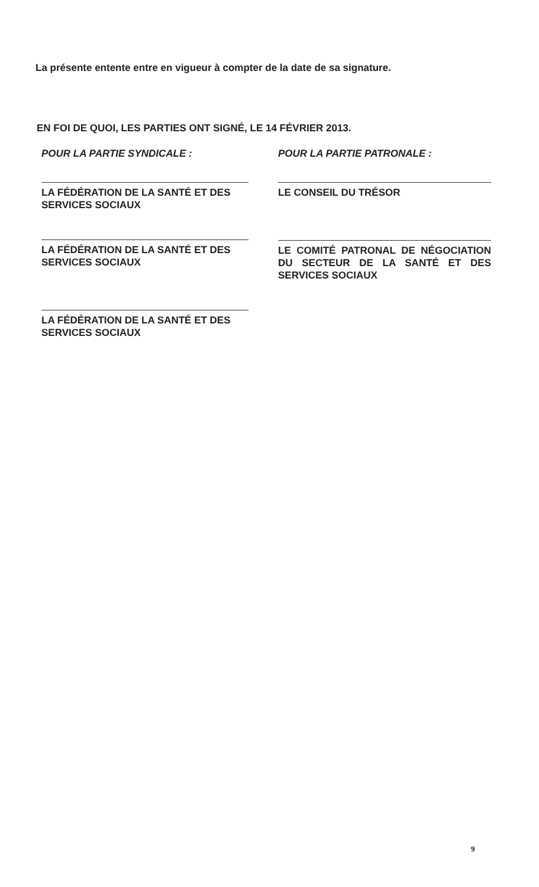La présente entente entre en vigueur à compter de la date de sa signature.
EN FOI DE QUOI, LES PARTIES ONT SIGNÉ, LE 14 FÉVRIER 2013.
POUR LA PARTIE SYNDICALE :
LA FÉDÉRATION DE LA SANTÉ ET DES SERVICES SOCIAUX
LA FÉDÉRATION DE LA SANTÉ ET DES SERVICES SOCIAUX
LA FÉDÉRATION DE LA SANTÉ ET DES SERVICES SOCIAUX
POUR LA PARTIE PATRONALE :
LE CONSEIL DU TRÉSOR
LE COMITÉ PATRONAL DE NÉGOCIATION DU SECTEUR DE LA SANTÉ ET DES SERVICES SOCIAUX
9